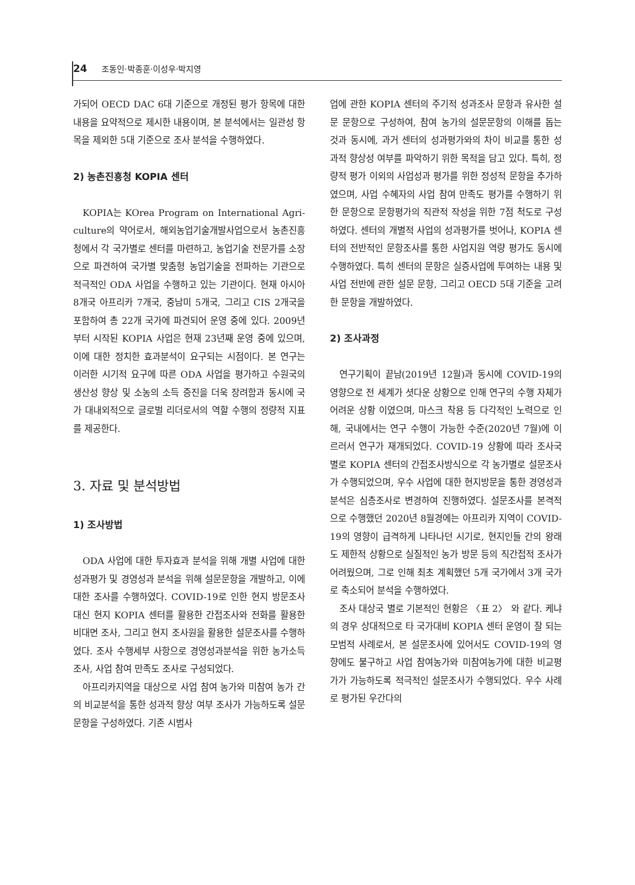24 조동인·박종훈·이성우·박지영
가되어 OECD DAC 6대 기준으로 개정된 평가 항목에 대한 내용을 요약적으로 제시한 내용이며, 본 분석에서는 일관성 항목을 제외한 5대 기준으로 조사 분석을 수행하였다.
2) 농촌진흥청 KOPIA 센터
KOPIA는 KOrea Program on International Agri-culture의 약어로서, 해외농업기술개발사업으로서 농촌진흥청에서 각 국가별로 센터를 마련하고, 농업기술 전문가를 소장으로 파견하여 국가별 맞춤형 농업기술을 전파하는 기관으로 적극적인 ODA 사업을 수행하고 있는 기관이다. 현재 아시아 8개국 아프리카 7개국, 중남미 5개국, 그리고 CIS 2개국을 포함하여 총 22개 국가에 파견되어 운영 중에 있다. 2009년부터 시작된 KOPIA 사업은 현재 23년째 운영 중에 있으며, 이에 대한 정치한 효과분석이 요구되는 시점이다. 본 연구는 이러한 시기적 요구에 따른 ODA 사업을 평가하고 수원국의 생산성 향상 및 소농의 소득 증진을 더욱 장려함과 동시에 국가 대내외적으로 글로벌 리더로서의 역할 수행의 정량적 지표를 제공한다.
3. 자료 및 분석방법
1) 조사방법
ODA 사업에 대한 투자효과 분석을 위해 개별 사업에 대한 성과평가 및 경영성과 분석을 위해 설문문항을 개발하고, 이에 대한 조사를 수행하였다. COVID-19로 인한 현지 방문조사 대신 현지 KOPIA 센터를 활용한 간접조사와 전화를 활용한 비대면 조사, 그리고 현지 조사원을 활용한 설문조사를 수행하였다. 조사 수행세부 사항으로 경영성과분석을 위한 농가소득조사, 사업 참여 만족도 조사로 구성되었다.
아프리카지역을 대상으로 사업 참여 농가와 미참여 농가 간의 비교분석을 통한 성과적 향상 여부 조사가 가능하도록 설문 문항을 구성하였다. 기존 시범사
업에 관한 KOPIA 센터의 주기적 성과조사 문항과 유사한 설문 문항으로 구성하여, 참여 농가의 설문문항의 이해를 돕는 것과 동시에, 과거 센터의 성과평가와의 차이 비교를 통한 성과적 향상성 여부를 파악하기 위한 목적을 담고 있다. 특히, 정량적 평가 이외의 사업성과 평가를 위한 정성적 문항을 추가하였으며, 사업 수혜자의 사업 참여 만족도 평가를 수행하기 위한 문항으로 문항평가의 직관적 작성을 위한 7점 척도로 구성하였다. 센터의 개별적 사업의 성과평가를 벗어나, KOPIA 센터의 전반적인 문항조사를 통한 사업지원 역량 평가도 동시에 수행하였다. 특히 센터의 문항은 실증사업에 투여하는 내용 및 사업 전반에 관한 설문 문항, 그리고 OECD 5대 기준을 고려한 문항을 개발하였다.
2) 조사과정
연구기획이 끝남(2019년 12월)과 동시에 COVID-19의 영향으로 전 세계가 셧다운 상황으로 인해 연구의 수행 자체가 어려운 상황 이였으며, 마스크 착용 등 다각적인 노력으로 인해, 국내에서는 연구 수행이 가능한 수준(2020년 7월)에 이르러서 연구가 재개되었다. COVID-19 상황에 따라 조사국별로 KOPIA 센터의 간접조사방식으로 각 농가별로 설문조사가 수행되었으며, 우수 사업에 대한 현지방문을 통한 경영성과 분석은 심층조사로 변경하여 진행하였다. 설문조사를 본격적으로 수행했던 2020년 8월경에는 아프리카 지역이 COVID-19의 영향이 급격하게 나타나던 시기로, 현지인들 간의 왕래도 제한적 상황으로 실질적인 농가 방문 등의 직간접적 조사가 어려웠으며, 그로 인해 최초 계획했던 5개 국가에서 3개 국가로 축소되어 분석을 수행하였다.
조사 대상국 별로 기본적인 현황은 〈표 2〉 와 같다. 케냐의 경우 상대적으로 타 국가대비 KOPIA 센터 운영이 잘 되는 모범적 사례로서, 본 설문조사에 있어서도 COVID-19의 영향에도 불구하고 사업 참여농가와 미참여농가에 대한 비교평가가 가능하도록 적극적인 설문조사가 수행되었다. 우수 사례로 평가된 우간다의